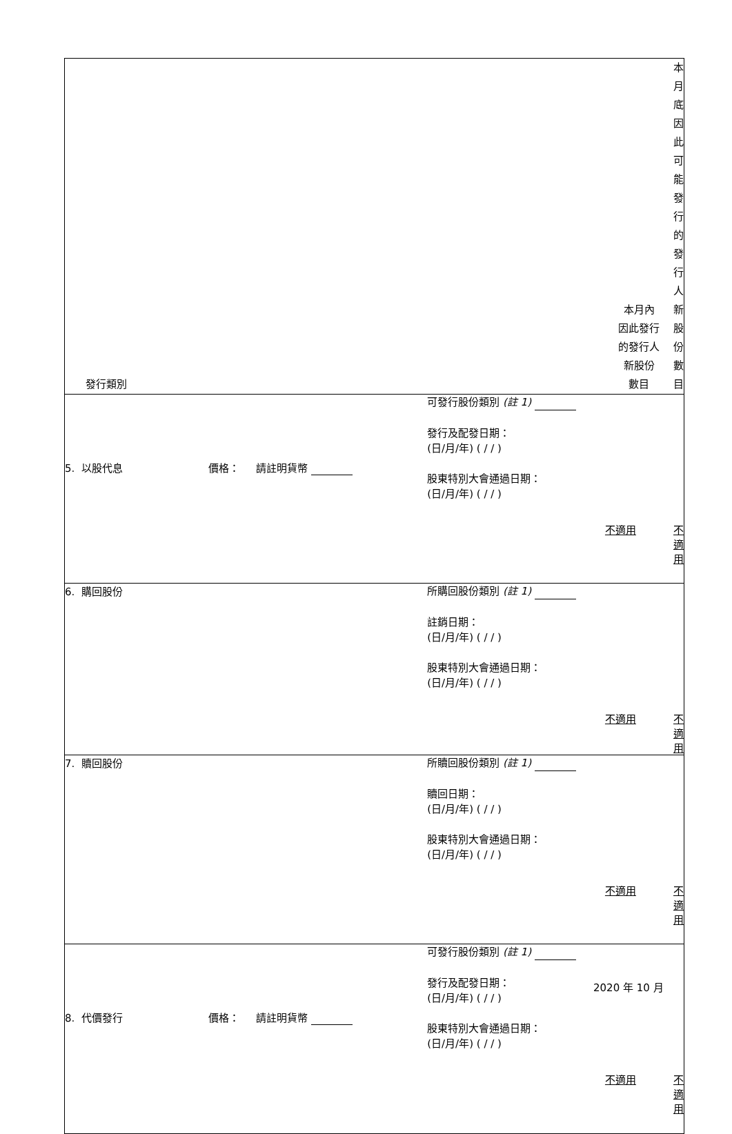| 發行類別 | | | | 本月內 因此發行 的發行人 新股份 數目 | 本月底因此 可能發行 的發行人 新股份 數目 |
| --- | --- | --- | --- | --- | --- |
| 5. 以股代息 | 價格： 請註明貨幣 | 可發行股份類別 (註 1) 發行及配發日期： (日/月/年) ( / / ) 股東特別大會通過日期： (日/月/年) ( / / ) | | 不適用 | 不適用 |
| 6. 購回股份 | | 所購回股份類別 (註 1) 註銷日期： (日/月/年) ( / / ) 股東特別大會通過日期： (日/月/年) ( / / ) | | 不適用 | 不適用 |
| 7. 贖回股份 | | 所贖回股份類別 (註 1) 贖回日期： (日/月/年) ( / / ) 股東特別大會通過日期： (日/月/年) ( / / ) | | 不適用 | 不適用 |
| 8. 代價發行 | 價格： 請註明貨幣 | 可發行股份類別 (註 1) 發行及配發日期： (日/月/年) ( / / ) 股東特別大會通過日期： (日/月/年) ( / / ) | | 不適用 | 不適用 |
2020 年 10 月